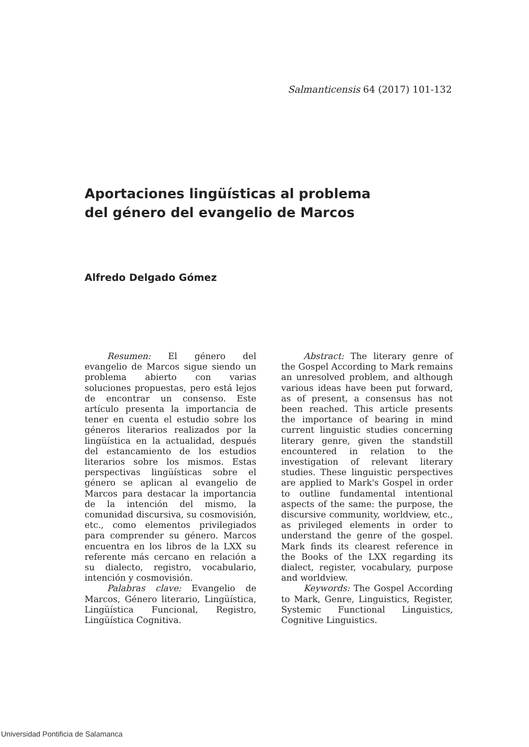Salmanticensis 64 (2017) 101-132
Aportaciones lingüísticas al problema
del género del evangelio de Marcos
Alfredo Delgado Gómez
Resumen: El género del evangelio de Marcos sigue siendo un problema abierto con varias soluciones propuestas, pero está lejos de encontrar un consenso. Este artículo presenta la importancia de tener en cuenta el estudio sobre los géneros literarios realizados por la lingüística en la actualidad, después del estancamiento de los estudios literarios sobre los mismos. Estas perspectivas lingüísticas sobre el género se aplican al evangelio de Marcos para destacar la importancia de la intención del mismo, la comunidad discursiva, su cosmovisión, etc., como elementos privilegiados para comprender su género. Marcos encuentra en los libros de la LXX su referente más cercano en relación a su dialecto, registro, vocabulario, intención y cosmovisión.
Palabras clave: Evangelio de Marcos, Género literario, Lingüística, Lingüística Funcional, Registro, Lingüística Cognitiva.
Abstract: The literary genre of the Gospel According to Mark remains an unresolved problem, and although various ideas have been put forward, as of present, a consensus has not been reached. This article presents the importance of bearing in mind current linguistic studies concerning literary genre, given the standstill encountered in relation to the investigation of relevant literary studies. These linguistic perspectives are applied to Mark's Gospel in order to outline fundamental intentional aspects of the same: the purpose, the discursive community, worldview, etc., as privileged elements in order to understand the genre of the gospel. Mark finds its clearest reference in the Books of the LXX regarding its dialect, register, vocabulary, purpose and worldview.
Keywords: The Gospel According to Mark, Genre, Linguistics, Register, Systemic Functional Linguistics, Cognitive Linguistics.
Universidad Pontificia de Salamanca